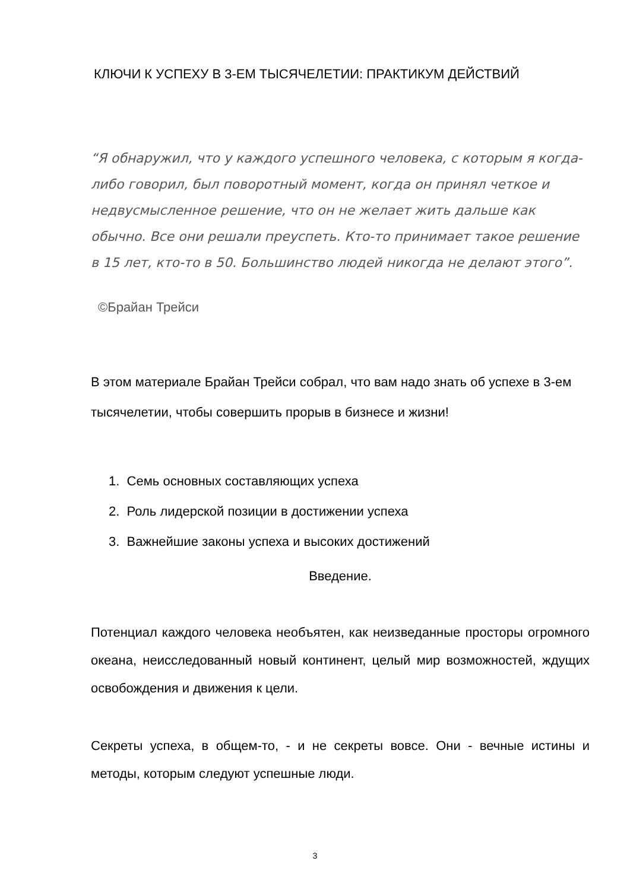КЛЮЧИ К УСПЕХУ В 3-ЕМ ТЫСЯЧЕЛЕТИИ: ПРАКТИКУМ ДЕЙСТВИЙ
“Я обнаружил, что у каждого успешного человека, с которым я когда-либо говорил, был поворотный момент, когда он принял четкое и недвусмысленное решение, что он не желает жить дальше как обычно. Все они решали преуспеть. Кто-то принимает такое решение в 15 лет, кто-то в 50. Большинство людей никогда не делают этого”.
©Брайан Трейси
В этом материале Брайан Трейси собрал, что вам надо знать об успехе в 3-ем тысячелетии, чтобы совершить прорыв в бизнесе и жизни!
1. Семь основных составляющих успеха
2. Роль лидерской позиции в достижении успеха
3. Важнейшие законы успеха и высоких достижений
Введение.
Потенциал каждого человека необъятен, как неизведанные просторы огромного океана, неисследованный новый континент, целый мир возможностей, ждущих освобождения и движения к цели.
Секреты успеха, в общем-то, - и не секреты вовсе. Они - вечные истины и методы, которым следуют успешные люди.
3